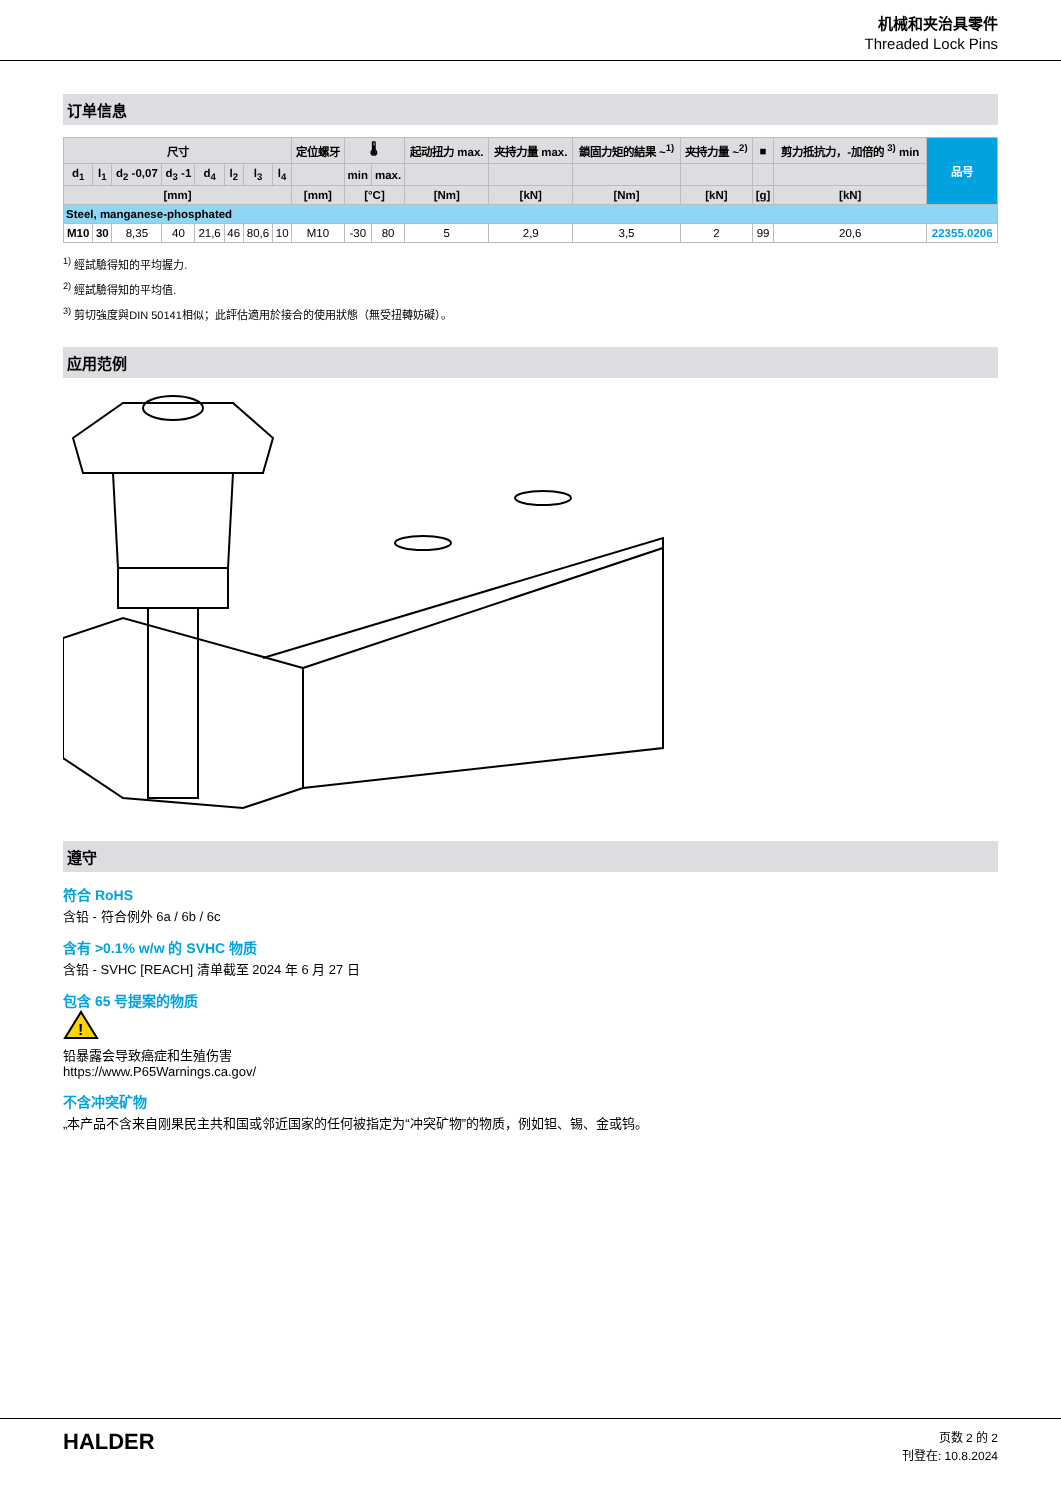机械和夹治具零件
Threaded Lock Pins
订单信息
| 尺寸 | | | | | | | | 定位螺牙 | 🌡 | | 起动扭力 max. | 夹持力量 max. | 鎖固力矩的結果 ~<sup>1)</sup> | 夹持力量 ~<sup>2)</sup> | ■ | 剪力抵抗力，-加倍的 <sup>3)</sup> min | 品号 |
| --- | --- | --- | --- | --- | --- | --- | --- | --- | --- | --- | --- | --- | --- | --- | --- | --- | --- |
| d<sub>1</sub> | l<sub>1</sub> | d<sub>2</sub> -0,07 | d<sub>3</sub> -1 | d<sub>4</sub> | l<sub>2</sub> | l<sub>3</sub> | l<sub>4</sub> | | min | max. | | | | | | | |
| [mm] | | | | | | | | [mm] | [°C] | | [Nm] | [kN] | [Nm] | [kN] | [g] | [kN] | |
| Steel, manganese-phosphated | | | | | | | | | | | | | | | | | |
| M10 | 30 | 8,35 | 40 | 21,6 | 46 | 80,6 | 10 | M10 | -30 | 80 | 5 | 2,9 | 3,5 | 2 | 99 | 20,6 | 22355.0206 |
<sup>1)</sup> 經試驗得知的平均握力.
<sup>2)</sup> 經試驗得知的平均值.
<sup>3)</sup> 剪切強度與DIN 50141相似；此評估適用於接合的使用狀態（無受扭轉妨礙）。
应用范例
遵守
符合 RoHS
含铅 - 符合例外 6a / 6b / 6c
含有 >0.1% w/w 的 SVHC 物质
含铅 - SVHC [REACH] 清单截至 2024 年 6 月 27 日
包含 65 号提案的物质
!
铅暴露会导致癌症和生殖伤害
https://www.P65Warnings.ca.gov/
不含冲突矿物
„本产品不含来自刚果民主共和国或邻近国家的任何被指定为“冲突矿物”的物质，例如钽、锡、金或钨。
HALDER
页数 2 的 2
刊登在: 10.8.2024